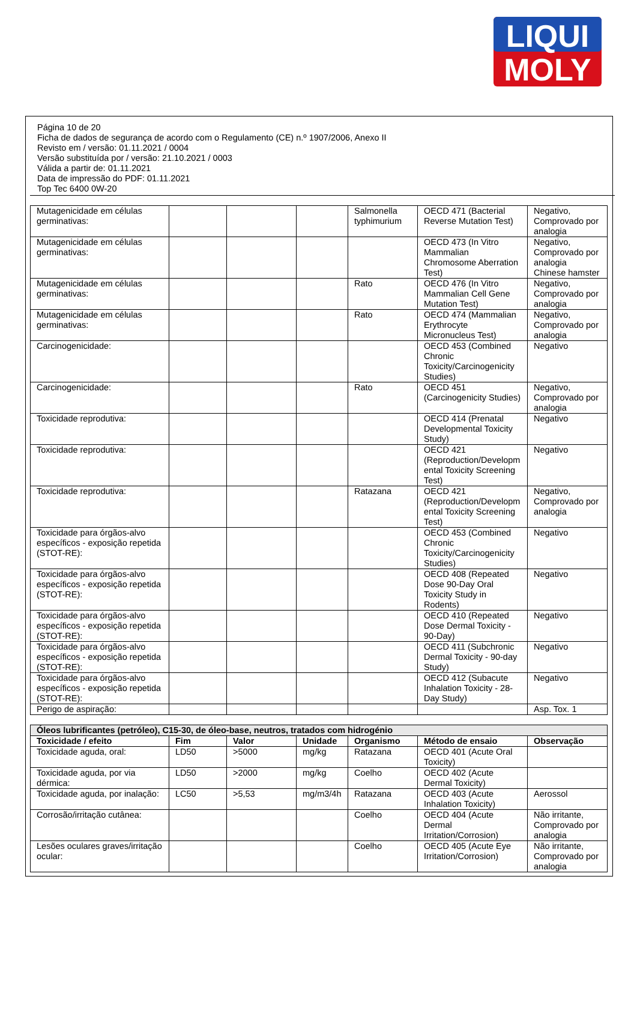LIQUI
MOLY
Página 10 de 20
Ficha de dados de segurança de acordo com o Regulamento (CE) n.º 1907/2006, Anexo II
Revisto em / versão: 01.11.2021 / 0004
Versão substituída por / versão: 21.10.2021 / 0003
Válida a partir de: 01.11.2021
Data de impressão do PDF: 01.11.2021
Top Tec 6400 0W-20
| Mutagenicidade em células germinativas: | | | | Salmonella typhimurium | OECD 471 (Bacterial Reverse Mutation Test) | Negativo, Comprovado por analogia |
| Mutagenicidade em células germinativas: | | | | | OECD 473 (In Vitro Mammalian Chromosome Aberration Test) | Negativo, Comprovado por analogia Chinese hamster |
| Mutagenicidade em células germinativas: | | | | Rato | OECD 476 (In Vitro Mammalian Cell Gene Mutation Test) | Negativo, Comprovado por analogia |
| Mutagenicidade em células germinativas: | | | | Rato | OECD 474 (Mammalian Erythrocyte Micronucleus Test) | Negativo, Comprovado por analogia |
| Carcinogenicidade: | | | | | OECD 453 (Combined Chronic Toxicity/Carcinogenicity Studies) | Negativo |
| Carcinogenicidade: | | | | Rato | OECD 451 (Carcinogenicity Studies) | Negativo, Comprovado por analogia |
| Toxicidade reprodutiva: | | | | | OECD 414 (Prenatal Developmental Toxicity Study) | Negativo |
| Toxicidade reprodutiva: | | | | | OECD 421 (Reproduction/Developm ental Toxicity Screening Test) | Negativo |
| Toxicidade reprodutiva: | | | | Ratazana | OECD 421 (Reproduction/Developm ental Toxicity Screening Test) | Negativo, Comprovado por analogia |
| Toxicidade para órgãos-alvo específicos - exposição repetida (STOT-RE): | | | | | OECD 453 (Combined Chronic Toxicity/Carcinogenicity Studies) | Negativo |
| Toxicidade para órgãos-alvo específicos - exposição repetida (STOT-RE): | | | | | OECD 408 (Repeated Dose 90-Day Oral Toxicity Study in Rodents) | Negativo |
| Toxicidade para órgãos-alvo específicos - exposição repetida (STOT-RE): | | | | | OECD 410 (Repeated Dose Dermal Toxicity - 90-Day) | Negativo |
| Toxicidade para órgãos-alvo específicos - exposição repetida (STOT-RE): | | | | | OECD 411 (Subchronic Dermal Toxicity - 90-day Study) | Negativo |
| Toxicidade para órgãos-alvo específicos - exposição repetida (STOT-RE): | | | | | OECD 412 (Subacute Inhalation Toxicity - 28-Day Study) | Negativo |
| Perigo de aspiração: | | | | | | Asp. Tox. 1 |
| Óleos lubrificantes (petróleo), C15-30, de óleo-base, neutros, tratados com hidrogénio | | | | | | |
| Toxicidade / efeito | Fim | Valor | Unidade | Organismo | Método de ensaio | Observação |
| Toxicidade aguda, oral: | LD50 | >5000 | mg/kg | Ratazana | OECD 401 (Acute Oral Toxicity) | |
| Toxicidade aguda, por via dérmica: | LD50 | >2000 | mg/kg | Coelho | OECD 402 (Acute Dermal Toxicity) | |
| Toxicidade aguda, por inalação: | LC50 | >5,53 | mg/m3/4h | Ratazana | OECD 403 (Acute Inhalation Toxicity) | Aerossol |
| Corrosão/irritação cutânea: | | | | Coelho | OECD 404 (Acute Dermal Irritation/Corrosion) | Não irritante, Comprovado por analogia |
| Lesões oculares graves/irritação ocular: | | | | Coelho | OECD 405 (Acute Eye Irritation/Corrosion) | Não irritante, Comprovado por analogia |